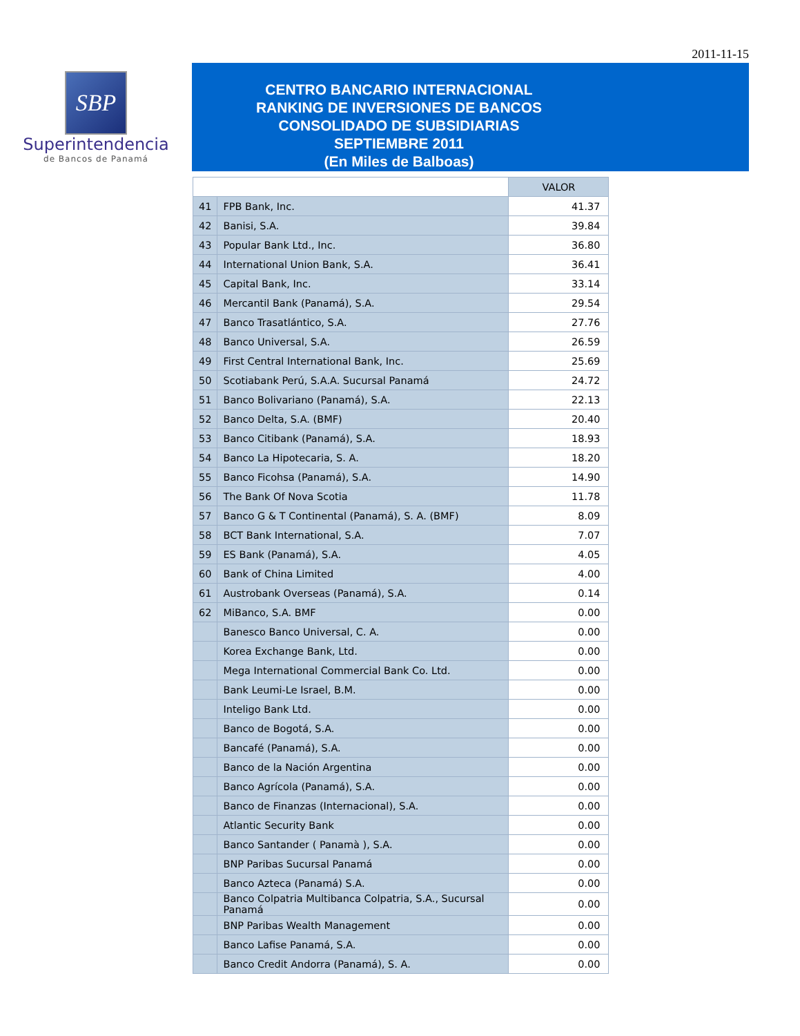2011-11-15
SBP
Superintendencia
de Bancos de Panamá
CENTRO BANCARIO INTERNACIONAL
RANKING DE INVERSIONES DE BANCOS
CONSOLIDADO DE SUBSIDIARIAS
SEPTIEMBRE 2011
(En Miles de Balboas)
| | | VALOR |
| --- | --- | --- |
| 41 | FPB Bank, Inc. | 41.37 |
| 42 | Banisi, S.A. | 39.84 |
| 43 | Popular Bank Ltd., Inc. | 36.80 |
| 44 | International Union Bank, S.A. | 36.41 |
| 45 | Capital Bank, Inc. | 33.14 |
| 46 | Mercantil Bank (Panamá), S.A. | 29.54 |
| 47 | Banco Trasatlántico, S.A. | 27.76 |
| 48 | Banco Universal, S.A. | 26.59 |
| 49 | First Central International Bank, Inc. | 25.69 |
| 50 | Scotiabank Perú, S.A.A. Sucursal Panamá | 24.72 |
| 51 | Banco Bolivariano (Panamá), S.A. | 22.13 |
| 52 | Banco Delta, S.A. (BMF) | 20.40 |
| 53 | Banco Citibank (Panamá), S.A. | 18.93 |
| 54 | Banco La Hipotecaria, S. A. | 18.20 |
| 55 | Banco Ficohsa (Panamá), S.A. | 14.90 |
| 56 | The Bank Of Nova Scotia | 11.78 |
| 57 | Banco G & T Continental (Panamá), S. A. (BMF) | 8.09 |
| 58 | BCT Bank International, S.A. | 7.07 |
| 59 | ES Bank (Panamá), S.A. | 4.05 |
| 60 | Bank of China Limited | 4.00 |
| 61 | Austrobank Overseas (Panamá), S.A. | 0.14 |
| 62 | MiBanco, S.A. BMF | 0.00 |
| | Banesco Banco Universal, C. A. | 0.00 |
| | Korea Exchange Bank, Ltd. | 0.00 |
| | Mega International Commercial Bank Co. Ltd. | 0.00 |
| | Bank Leumi-Le Israel, B.M. | 0.00 |
| | Inteligo Bank Ltd. | 0.00 |
| | Banco de Bogotá, S.A. | 0.00 |
| | Bancafé (Panamá), S.A. | 0.00 |
| | Banco de la Nación Argentina | 0.00 |
| | Banco Agrícola (Panamá), S.A. | 0.00 |
| | Banco de Finanzas (Internacional), S.A. | 0.00 |
| | Atlantic Security Bank | 0.00 |
| | Banco Santander ( Panamà ), S.A. | 0.00 |
| | BNP Paribas Sucursal Panamá | 0.00 |
| | Banco Azteca (Panamá) S.A. | 0.00 |
| | Banco Colpatria Multibanca Colpatria, S.A., Sucursal Panamá | 0.00 |
| | BNP Paribas Wealth Management | 0.00 |
| | Banco Lafise Panamá, S.A. | 0.00 |
| | Banco Credit Andorra (Panamá), S. A. | 0.00 |